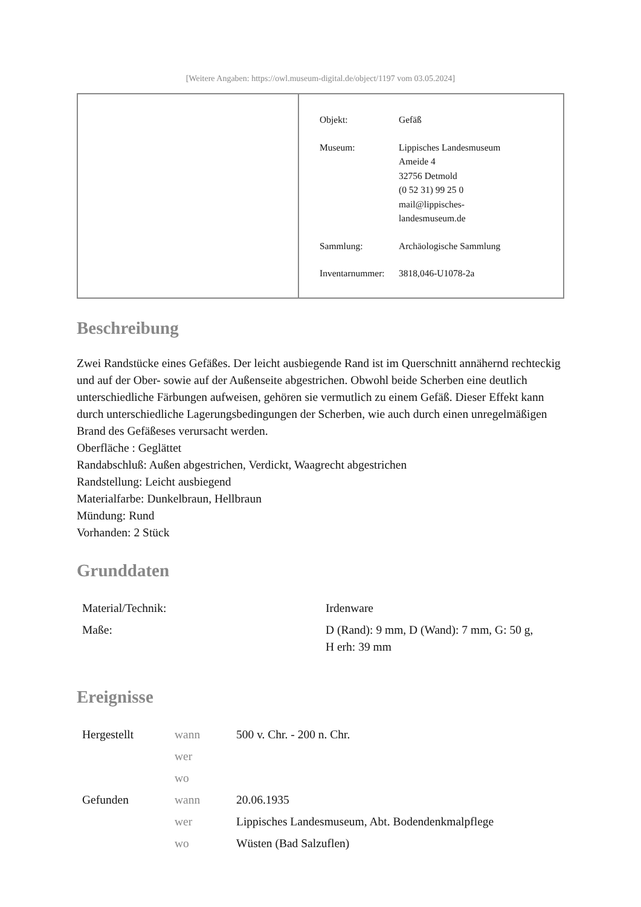[Weitere Angaben: https://owl.museum-digital.de/object/1197 vom 03.05.2024]
| Objekt: | Gefäß |
| Museum: | Lippisches Landesmuseum Ameide 4 32756 Detmold (0 52 31) 99 25 0 mail@lippisches- landesmuseum.de |
| Sammlung: | Archäologische Sammlung |
| Inventarnummer: | 3818,046-U1078-2a |
Beschreibung
Zwei Randstücke eines Gefäßes. Der leicht ausbiegende Rand ist im Querschnitt annähernd rechteckig und auf der Ober- sowie auf der Außenseite abgestrichen. Obwohl beide Scherben eine deutlich unterschiedliche Färbungen aufweisen, gehören sie vermutlich zu einem Gefäß. Dieser Effekt kann durch unterschiedliche Lagerungsbedingungen der Scherben, wie auch durch einen unregelmäßigen Brand des Gefäßeses verursacht werden.
Oberfläche : Geglättet
Randabschluß: Außen abgestrichen, Verdickt, Waagrecht abgestrichen
Randstellung: Leicht ausbiegend
Materialfarbe: Dunkelbraun, Hellbraun
Mündung: Rund
Vorhanden: 2 Stück
Grunddaten
| Material/Technik: | Irdenware |
| Maße: | D (Rand): 9 mm, D (Wand): 7 mm, G: 50 g, H erh: 39 mm |
Ereignisse
| Hergestellt | wann | 500 v. Chr. - 200 n. Chr. |
| | wer | |
| | wo | |
| Gefunden | wann | 20.06.1935 |
| | wer | Lippisches Landesmuseum, Abt. Bodendenkmalpflege |
| | wo | Wüsten (Bad Salzuflen) |